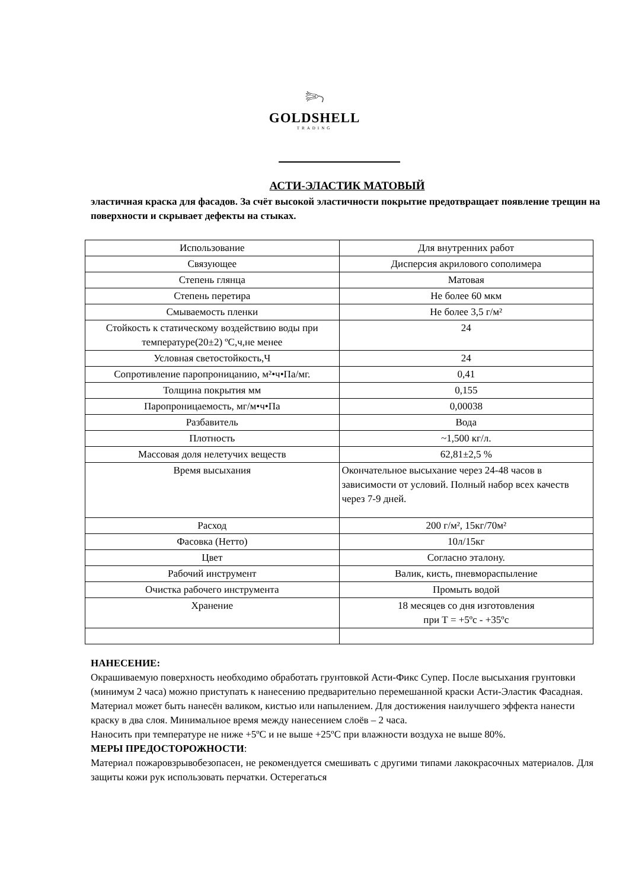𓆸
GOLDSHELL
TRADING
АСТИ-ЭЛАСТИК МАТОВЫЙ
эластичная краска для фасадов. За счёт высокой эластичности покрытие предотвращает появление трещин на поверхности и скрывает дефекты на стыках.
| Использование | Для внутренних работ |
| Связующее | Дисперсия акрилового сополимера |
| Степень глянца | Матовая |
| Степень перетира | Не более 60 мкм |
| Смываемость пленки | Не более 3,5 г/м² |
| Стойкость к статическому воздействию воды при температуре(20±2) ºС,ч,не менее | 24 |
| Условная светостойкость,Ч | 24 |
| Сопротивление паропроницанию, м²•ч•Па/мг. | 0,41 |
| Толщина покрытия мм | 0,155 |
| Паропроницаемость, мг/м•ч•Па | 0,00038 |
| Разбавитель | Вода |
| Плотность | ~1,500 кг/л. |
| Массовая доля нелетучих веществ | 62,81±2,5 % |
| Время высыхания | Окончательное высыхание через 24-48 часов в зависимости от условий. Полный набор всех качеств через 7-9 дней. |
| Расход | 200 г/м², 15кг/70м² |
| Фасовка (Нетто) | 10л/15кг |
| Цвет | Согласно эталону. |
| Рабочий инструмент | Валик, кисть, пневмораспыление |
| Очистка рабочего инструмента | Промыть водой |
| Хранение | 18 месяцев со дня изготовления при Т = +5ºс - +35ºс |
НАНЕСЕНИЕ:
Окрашиваемую поверхность необходимо обработать грунтовкой Асти-Фикс Супер. После высыхания грунтовки (минимум 2 часа) можно приступать к нанесению предварительно перемешанной краски Асти-Эластик Фасадная. Материал может быть нанесён валиком, кистью или напылением. Для достижения наилучшего эффекта нанести краску в два слоя. Минимальное время между нанесением слоёв – 2 часа.
Наносить при температуре не ниже +5ºС и не выше +25ºС при влажности воздуха не выше 80%.
МЕРЫ ПРЕДОСТОРОЖНОСТИ:
Материал пожаровзрывобезопасен, не рекомендуется смешивать с другими типами лакокрасочных материалов. Для защиты кожи рук использовать перчатки. Остерегаться